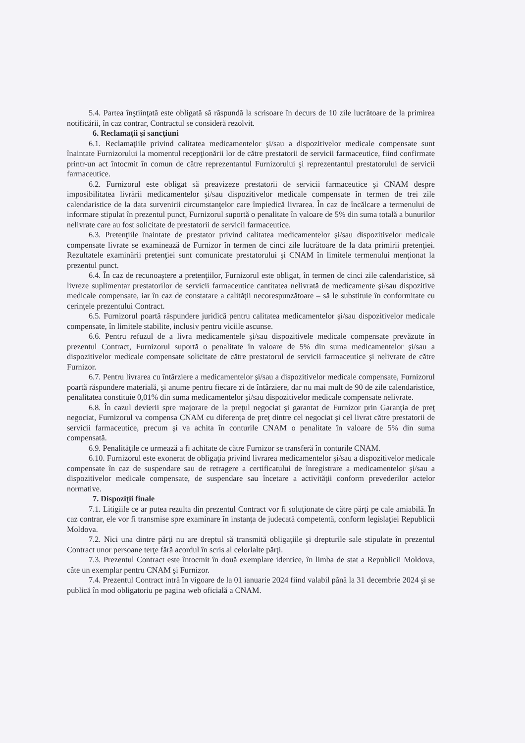5.4. Partea înştiinţată este obligată să răspundă la scrisoare în decurs de 10 zile lucrătoare de la primirea notificării, în caz contrar, Contractul se consideră rezolvit.
6. Reclamaţii şi sancţiuni
6.1. Reclamaţiile privind calitatea medicamentelor şi/sau a dispozitivelor medicale compensate sunt înaintate Furnizorului la momentul recepţionării lor de către prestatorii de servicii farmaceutice, fiind confirmate printr-un act întocmit în comun de către reprezentantul Furnizorului şi reprezentantul prestatorului de servicii farmaceutice.
6.2. Furnizorul este obligat să preavizeze prestatorii de servicii farmaceutice şi CNAM despre imposibilitatea livrării medicamentelor şi/sau dispozitivelor medicale compensate în termen de trei zile calendaristice de la data survenirii circumstanţelor care împiedică livrarea. În caz de încălcare a termenului de informare stipulat în prezentul punct, Furnizorul suportă o penalitate în valoare de 5% din suma totală a bunurilor nelivrate care au fost solicitate de prestatorii de servicii farmaceutice.
6.3. Pretenţiile înaintate de prestator privind calitatea medicamentelor şi/sau dispozitivelor medicale compensate livrate se examinează de Furnizor în termen de cinci zile lucrătoare de la data primirii pretenţiei. Rezultatele examinării pretenţiei sunt comunicate prestatorului şi CNAM în limitele termenului menţionat la prezentul punct.
6.4. În caz de recunoaştere a pretenţiilor, Furnizorul este obligat, în termen de cinci zile calendaristice, să livreze suplimentar prestatorilor de servicii farmaceutice cantitatea nelivrată de medicamente şi/sau dispozitive medicale compensate, iar în caz de constatare a calităţii necorespunzătoare – să le substituie în conformitate cu cerinţele prezentului Contract.
6.5. Furnizorul poartă răspundere juridică pentru calitatea medicamentelor şi/sau dispozitivelor medicale compensate, în limitele stabilite, inclusiv pentru viciile ascunse.
6.6. Pentru refuzul de a livra medicamentele şi/sau dispozitivele medicale compensate prevăzute în prezentul Contract, Furnizorul suportă o penalitate în valoare de 5% din suma medicamentelor şi/sau a dispozitivelor medicale compensate solicitate de către prestatorul de servicii farmaceutice şi nelivrate de către Furnizor.
6.7. Pentru livrarea cu întârziere a medicamentelor şi/sau a dispozitivelor medicale compensate, Furnizorul poartă răspundere materială, şi anume pentru fiecare zi de întârziere, dar nu mai mult de 90 de zile calendaristice, penalitatea constituie 0,01% din suma medicamentelor şi/sau dispozitivelor medicale compensate nelivrate.
6.8. În cazul devierii spre majorare de la preţul negociat şi garantat de Furnizor prin Garanţia de preţ negociat, Furnizorul va compensa CNAM cu diferenţa de preţ dintre cel negociat şi cel livrat către prestatorii de servicii farmaceutice, precum şi va achita în conturile CNAM o penalitate în valoare de 5% din suma compensată.
6.9. Penalităţile ce urmează a fi achitate de către Furnizor se transferă în conturile CNAM.
6.10. Furnizorul este exonerat de obligaţia privind livrarea medicamentelor şi/sau a dispozitivelor medicale compensate în caz de suspendare sau de retragere a certificatului de înregistrare a medicamentelor şi/sau a dispozitivelor medicale compensate, de suspendare sau încetare a activităţii conform prevederilor actelor normative.
7. Dispoziţii finale
7.1. Litigiile ce ar putea rezulta din prezentul Contract vor fi soluţionate de către părţi pe cale amiabilă. În caz contrar, ele vor fi transmise spre examinare în instanţa de judecată competentă, conform legislaţiei Republicii Moldova.
7.2. Nici una dintre părţi nu are dreptul să transmită obligaţiile şi drepturile sale stipulate în prezentul Contract unor persoane terţe fără acordul în scris al celorlalte părţi.
7.3. Prezentul Contract este întocmit în două exemplare identice, în limba de stat a Republicii Moldova, câte un exemplar pentru CNAM şi Furnizor.
7.4. Prezentul Contract intră în vigoare de la 01 ianuarie 2024 fiind valabil până la 31 decembrie 2024 şi se publică în mod obligatoriu pe pagina web oficială a CNAM.